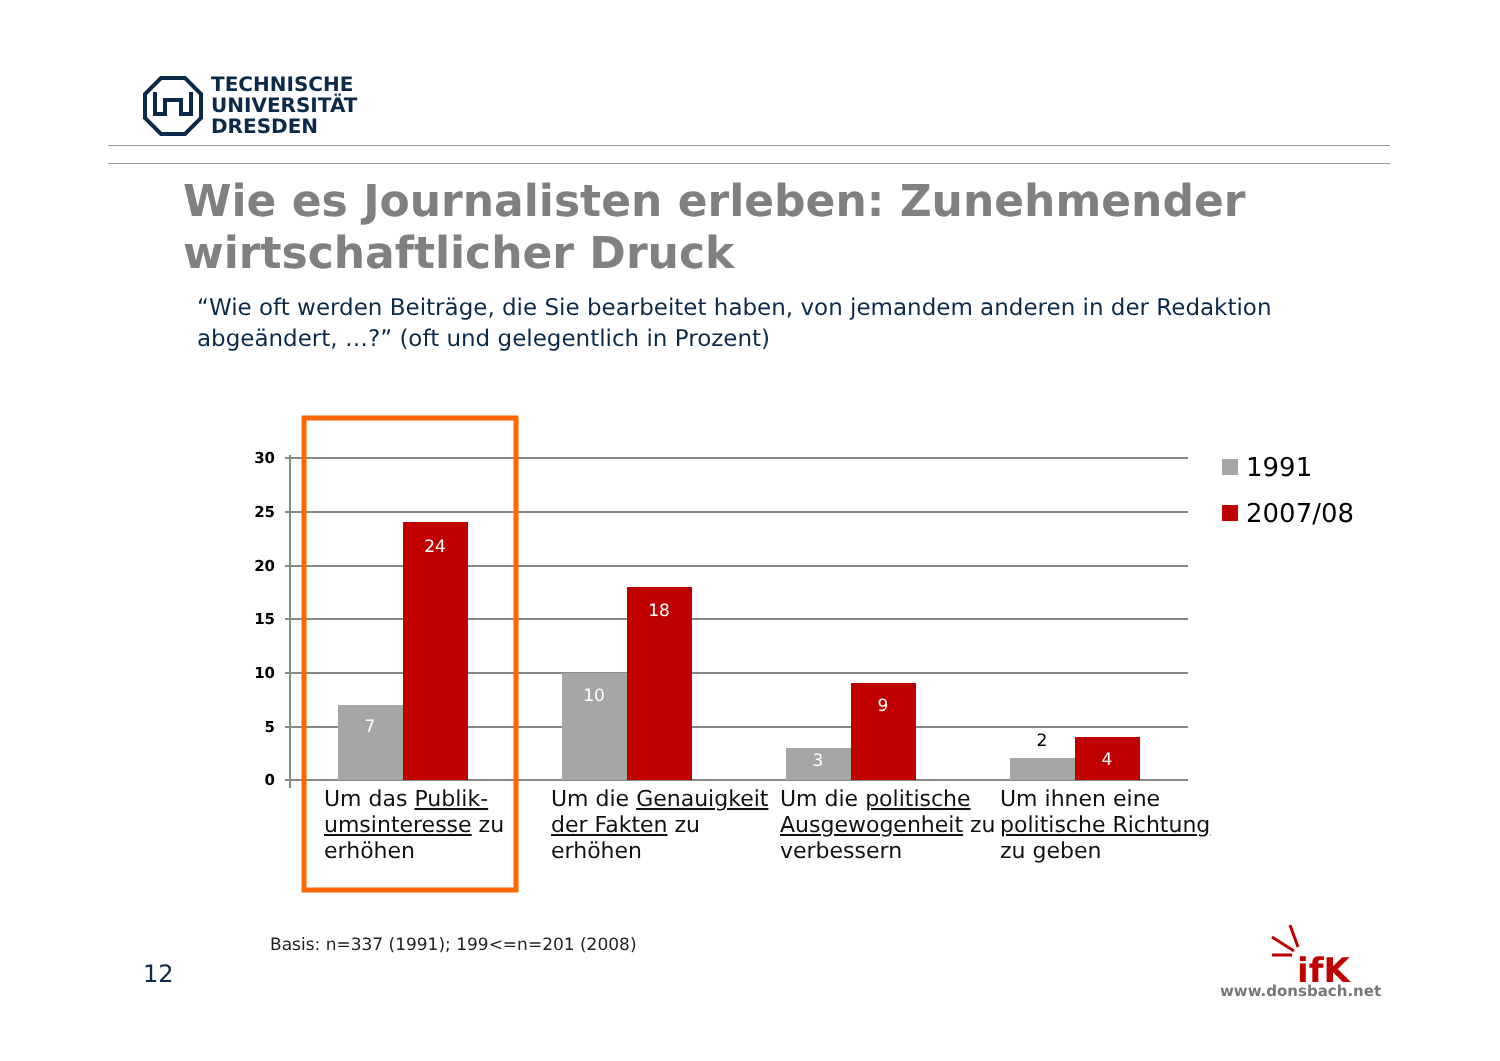TECHNISCHE
UNIVERSITÄT
DRESDEN
Wie es Journalisten erleben: Zunehmender wirtschaftlicher Druck
“Wie oft werden Beiträge, die Sie bearbeitet haben, von jemandem anderen in der Redaktion abgeändert, …?” (oft und gelegentlich in Prozent)
7
24
10
18
3
9
4
2
ifK
30
25
20
15
10
5
0
1991
2007/08
Um das Publik-umsinteresse zu erhöhen
Um die Genauigkeit der Fakten zu erhöhen
Um die politische Ausgewogenheit zu verbessern
Um ihnen eine politische Richtung zu geben
Basis: n=337 (1991); 199<=n=201 (2008)
12
www.donsbach.net